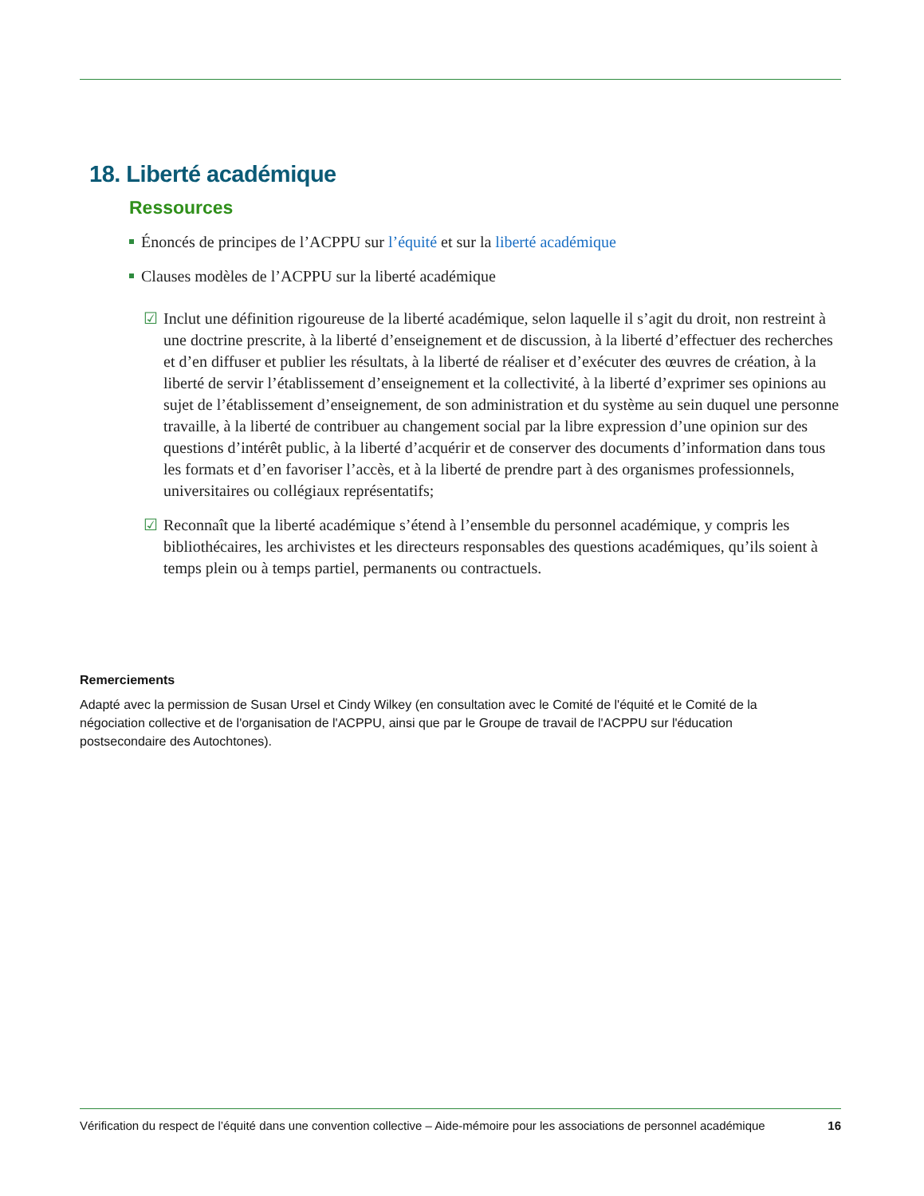18. Liberté académique
Ressources
Énoncés de principes de l’ACPPU sur l’équité et sur la liberté académique
Clauses modèles de l’ACPPU sur la liberté académique
☑ Inclut une définition rigoureuse de la liberté académique, selon laquelle il s’agit du droit, non restreint à une doctrine prescrite, à la liberté d’enseignement et de discussion, à la liberté d’effectuer des recherches et d’en diffuser et publier les résultats, à la liberté de réaliser et d’exécuter des œuvres de création, à la liberté de servir l’établissement d’enseignement et la collectivité, à la liberté d’exprimer ses opinions au sujet de l’établissement d’enseignement, de son administration et du système au sein duquel une personne travaille, à la liberté de contribuer au changement social par la libre expression d’une opinion sur des questions d’intérêt public, à la liberté d’acquérir et de conserver des documents d’information dans tous les formats et d’en favoriser l’accès, et à la liberté de prendre part à des organismes professionnels, universitaires ou collégiaux représentatifs;
☑ Reconnaît que la liberté académique s’étend à l’ensemble du personnel académique, y compris les bibliothécaires, les archivistes et les directeurs responsables des questions académiques, qu’ils soient à temps plein ou à temps partiel, permanents ou contractuels.
Remerciements
Adapté avec la permission de Susan Ursel et Cindy Wilkey (en consultation avec le Comité de l'équité et le Comité de la négociation collective et de l'organisation de l'ACPPU, ainsi que par le Groupe de travail de l'ACPPU sur l'éducation postsecondaire des Autochtones).
Vérification du respect de l’équité dans une convention collective – Aide-mémoire pour les associations de personnel académique 16